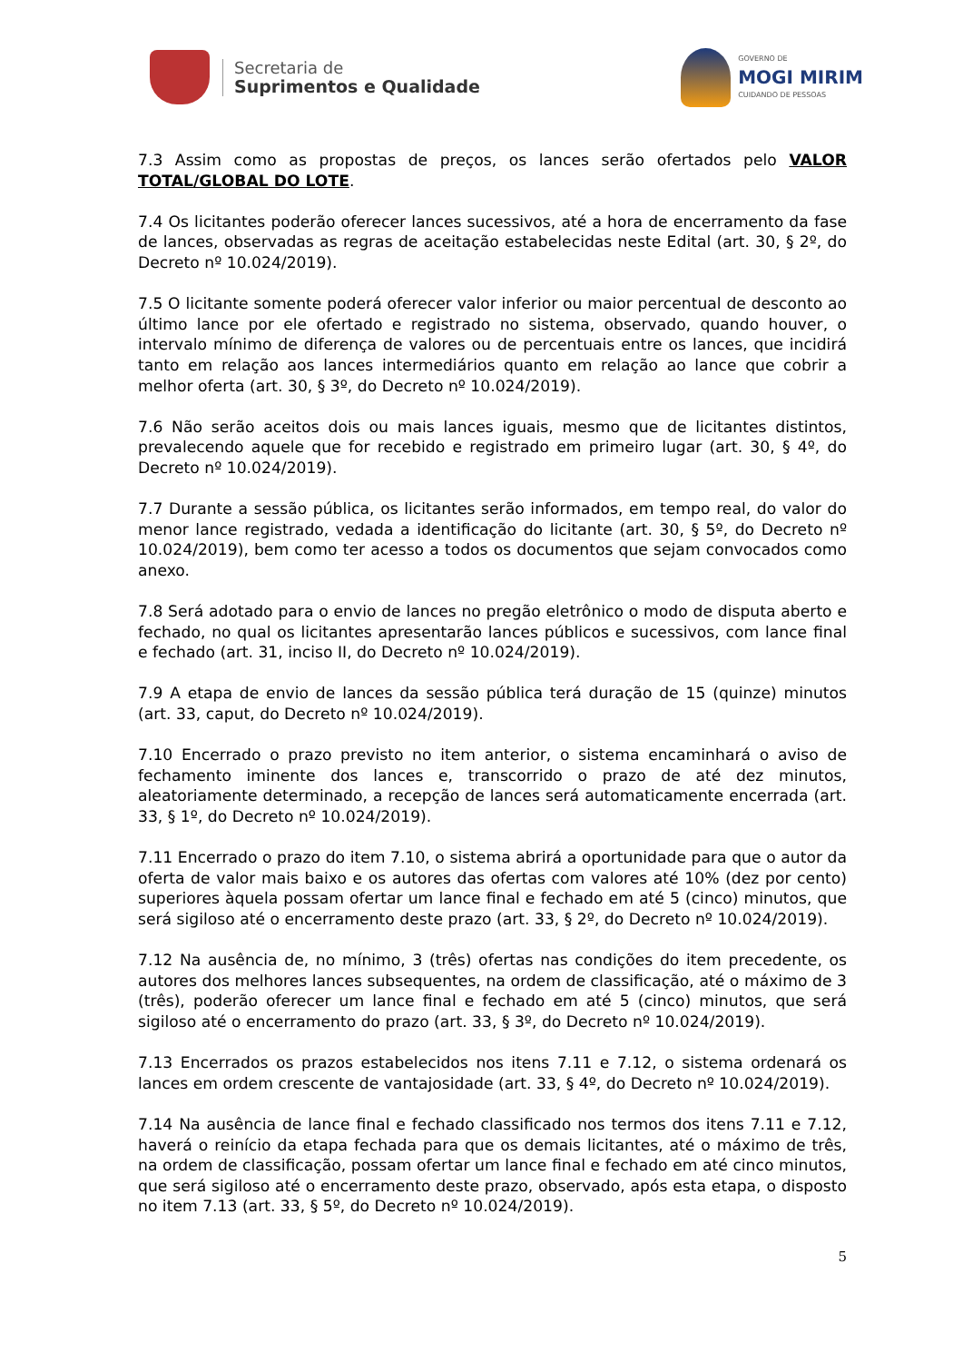Secretaria de
Suprimentos e Qualidade
GOVERNO DE
MOGI MIRIM
CUIDANDO DE PESSOAS
7.3 Assim como as propostas de preços, os lances serão ofertados pelo VALOR TOTAL/GLOBAL DO LOTE.
7.4 Os licitantes poderão oferecer lances sucessivos, até a hora de encerramento da fase de lances, observadas as regras de aceitação estabelecidas neste Edital (art. 30, § 2º, do Decreto nº 10.024/2019).
7.5 O licitante somente poderá oferecer valor inferior ou maior percentual de desconto ao último lance por ele ofertado e registrado no sistema, observado, quando houver, o intervalo mínimo de diferença de valores ou de percentuais entre os lances, que incidirá tanto em relação aos lances intermediários quanto em relação ao lance que cobrir a melhor oferta (art. 30, § 3º, do Decreto nº 10.024/2019).
7.6 Não serão aceitos dois ou mais lances iguais, mesmo que de licitantes distintos, prevalecendo aquele que for recebido e registrado em primeiro lugar (art. 30, § 4º, do Decreto nº 10.024/2019).
7.7 Durante a sessão pública, os licitantes serão informados, em tempo real, do valor do menor lance registrado, vedada a identificação do licitante (art. 30, § 5º, do Decreto nº 10.024/2019), bem como ter acesso a todos os documentos que sejam convocados como anexo.
7.8 Será adotado para o envio de lances no pregão eletrônico o modo de disputa aberto e fechado, no qual os licitantes apresentarão lances públicos e sucessivos, com lance final e fechado (art. 31, inciso II, do Decreto nº 10.024/2019).
7.9 A etapa de envio de lances da sessão pública terá duração de 15 (quinze) minutos (art. 33, caput, do Decreto nº 10.024/2019).
7.10 Encerrado o prazo previsto no item anterior, o sistema encaminhará o aviso de fechamento iminente dos lances e, transcorrido o prazo de até dez minutos, aleatoriamente determinado, a recepção de lances será automaticamente encerrada (art. 33, § 1º, do Decreto nº 10.024/2019).
7.11 Encerrado o prazo do item 7.10, o sistema abrirá a oportunidade para que o autor da oferta de valor mais baixo e os autores das ofertas com valores até 10% (dez por cento) superiores àquela possam ofertar um lance final e fechado em até 5 (cinco) minutos, que será sigiloso até o encerramento deste prazo (art. 33, § 2º, do Decreto nº 10.024/2019).
7.12 Na ausência de, no mínimo, 3 (três) ofertas nas condições do item precedente, os autores dos melhores lances subsequentes, na ordem de classificação, até o máximo de 3 (três), poderão oferecer um lance final e fechado em até 5 (cinco) minutos, que será sigiloso até o encerramento do prazo (art. 33, § 3º, do Decreto nº 10.024/2019).
7.13 Encerrados os prazos estabelecidos nos itens 7.11 e 7.12, o sistema ordenará os lances em ordem crescente de vantajosidade (art. 33, § 4º, do Decreto nº 10.024/2019).
7.14 Na ausência de lance final e fechado classificado nos termos dos itens 7.11 e 7.12, haverá o reinício da etapa fechada para que os demais licitantes, até o máximo de três, na ordem de classificação, possam ofertar um lance final e fechado em até cinco minutos, que será sigiloso até o encerramento deste prazo, observado, após esta etapa, o disposto no item 7.13 (art. 33, § 5º, do Decreto nº 10.024/2019).
5